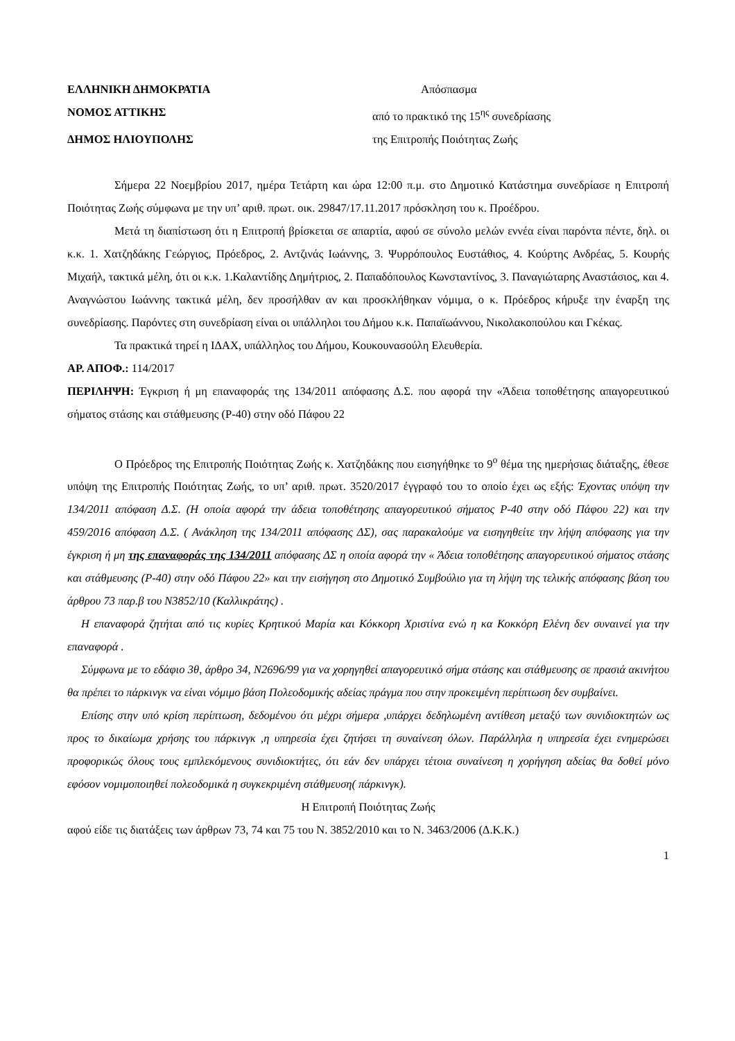ΕΛΛΗΝΙΚΗ ΔΗΜΟΚΡΑΤΙΑ Απόσπασμα
ΝΟΜΟΣ ΑΤΤΙΚΗΣ από το πρακτικό της 15<sup>ης</sup> συνεδρίασης
ΔΗΜΟΣ ΗΛΙΟΥΠΟΛΗΣ της Επιτροπής Ποιότητας Ζωής
Σήμερα 22 Νοεμβρίου 2017, ημέρα Τετάρτη και ώρα 12:00 π.μ. στο Δημοτικό Κατάστημα συνεδρίασε η Επιτροπή Ποιότητας Ζωής σύμφωνα με την υπ’ αριθ. πρωτ. οικ. 29847/17.11.2017 πρόσκληση του κ. Προέδρου.
Μετά τη διαπίστωση ότι η Επιτροπή βρίσκεται σε απαρτία, αφού σε σύνολο μελών εννέα είναι παρόντα πέντε, δηλ. οι κ.κ. 1. Χατζηδάκης Γεώργιος, Πρόεδρος, 2. Αντζινάς Ιωάννης, 3. Ψυρρόπουλος Ευστάθιος, 4. Κούρτης Ανδρέας, 5. Κουρής Μιχαήλ, τακτικά μέλη, ότι οι κ.κ. 1.Καλαντίδης Δημήτριος, 2. Παπαδόπουλος Κωνσταντίνος, 3. Παναγιώταρης Αναστάσιος, και 4. Αναγνώστου Ιωάννης τακτικά μέλη, δεν προσήλθαν αν και προσκλήθηκαν νόμιμα, ο κ. Πρόεδρος κήρυξε την έναρξη της συνεδρίασης. Παρόντες στη συνεδρίαση είναι οι υπάλληλοι του Δήμου κ.κ. Παπαϊωάννου, Νικολακοπούλου και Γκέκας.
Τα πρακτικά τηρεί η ΙΔΑΧ, υπάλληλος του Δήμου, Κουκουνασούλη Ελευθερία.
ΑΡ. ΑΠΟΦ.: 114/2017
ΠΕΡΙΛΗΨΗ: Έγκριση ή μη επαναφοράς της 134/2011 απόφασης Δ.Σ. που αφορά την «Άδεια τοποθέτησης απαγορευτικού σήματος στάσης και στάθμευσης (Ρ-40) στην οδό Πάφου 22
Ο Πρόεδρος της Επιτροπής Ποιότητας Ζωής κ. Χατζηδάκης που εισηγήθηκε το 9<sup>ο</sup> θέμα της ημερήσιας διάταξης, έθεσε υπόψη της Επιτροπής Ποιότητας Ζωής, το υπ’ αριθ. πρωτ. 3520/2017 έγγραφό του το οποίο έχει ως εξής: Έχοντας υπόψη την 134/2011 απόφαση Δ.Σ. (Η οποία αφορά την άδεια τοποθέτησης απαγορευτικού σήματος Ρ-40 στην οδό Πάφου 22) και την 459/2016 απόφαση Δ.Σ. ( Ανάκληση της 134/2011 απόφασης ΔΣ), σας παρακαλούμε να εισηγηθείτε την λήψη απόφασης για την έγκριση ή μη της επαναφοράς της 134/2011 απόφασης ΔΣ η οποία αφορά την « Άδεια τοποθέτησης απαγορευτικού σήματος στάσης και στάθμευσης (Ρ-40) στην οδό Πάφου 22» και την εισήγηση στο Δημοτικό Συμβούλιο για τη λήψη της τελικής απόφασης βάση του άρθρου 73 παρ.β του Ν3852/10 (Καλλικράτης) .
Η επαναφορά ζητήται από τις κυρίες Κρητικού Μαρία και Κόκκορη Χριστίνα ενώ η κα Κοκκόρη Ελένη δεν συναινεί για την επαναφορά .
Σύμφωνα με το εδάφιο 3θ, άρθρο 34, Ν2696/99 για να χορηγηθεί απαγορευτικό σήμα στάσης και στάθμευσης σε πρασιά ακινήτου θα πρέπει το πάρκινγκ να είναι νόμιμο βάση Πολεοδομικής αδείας πράγμα που στην προκειμένη περίπτωση δεν συμβαίνει.
Επίσης στην υπό κρίση περίπτωση, δεδομένου ότι μέχρι σήμερα ,υπάρχει δεδηλωμένη αντίθεση μεταξύ των συνιδιοκτητών ως προς το δικαίωμα χρήσης του πάρκινγκ ,η υπηρεσία έχει ζητήσει τη συναίνεση όλων. Παράλληλα η υπηρεσία έχει ενημερώσει προφορικώς όλους τους εμπλεκόμενους συνιδιοκτήτες, ότι εάν δεν υπάρχει τέτοια συναίνεση η χορήγηση αδείας θα δοθεί μόνο εφόσον νομιμοποιηθεί πολεοδομικά η συγκεκριμένη στάθμευση( πάρκινγκ).
Η Επιτροπή Ποιότητας Ζωής
αφού είδε τις διατάξεις των άρθρων 73, 74 και 75 του Ν. 3852/2010 και το Ν. 3463/2006 (Δ.Κ.Κ.)
1